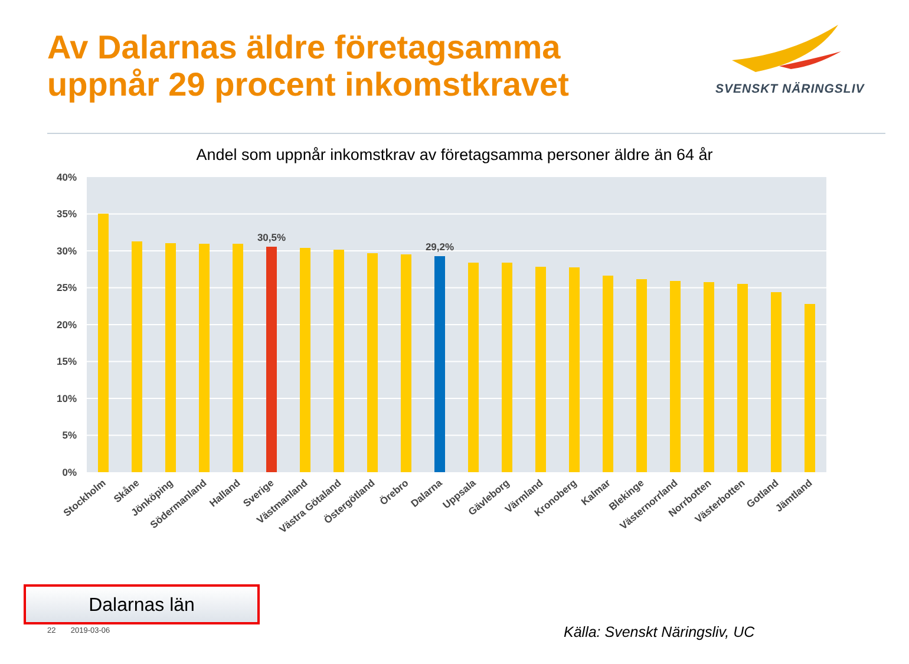Av Dalarnas äldre företagsamma
uppnår 29 procent inkomstkravet
SVENSKT NÄRINGSLIV
Andel som uppnår inkomstkrav av företagsamma personer äldre än 64 år
40%
35%
30%
25%
20%
15%
10%
5%
0%
30,5%
29,2%
Stockholm
Skåne
Jönköping
Södermanland
Halland
Sverige
Västmanland
Västra Götaland
Östergötland
Örebro
Dalarna
Uppsala
Gävleborg
Värmland
Kronoberg
Kalmar
Blekinge
Västernorrland
Norrbotten
Västerbotten
Gotland
Jämtland
Dalarnas län
22 2019-03-06 Källa: Svenskt Näringsliv, UC